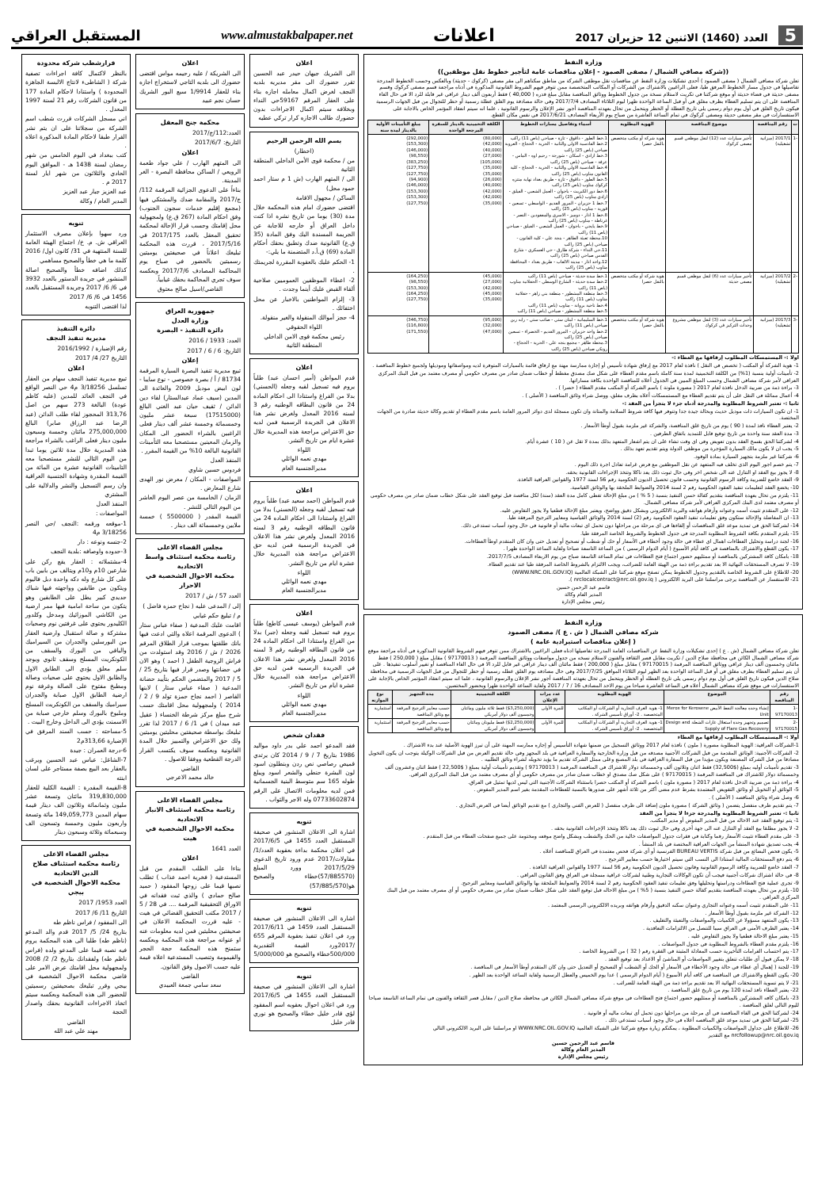5 العدد (1460) الاثنين 12 حزيران 2017
اعلانات
www.almustakbalpaper.net
المستقبل العراقي
وزارة النفط
((شركة مصافي الشمال / مصفى الصمود - إعلان مناقصات عامة لتأجير خطوط نقل موظفين))
تعلن شركة مصافي الشمال ( مصفى الصمود ) أحدى تشكيلات وزارة النفط عن مناقصات نقل موظفي الشركة من مناطق سكناهم الى مقر مصفى (كركوك - حديثة) وبالعكس وحسب الخطوط المدرجة تفاصيلها في جدول مسار الخطوط المرفق طيا، فعلى الراغبين بالاشتراك من الشركات أو المكاتب المتخصصة ممن تتوفر فيهم الشروط القانونية المذكورة في أدناه مراجعة قسم مصفى كركوك وقسم مصفى حديثة في قضاء حديثة أو موقع شركتنا في تكريت لاستلام نسخة من جدول الخطوط ووثائق المناقصة مقابل مبلغ قدره ( 40,000 ) فقط أربعون ألف دينار عراقي غير قابلة للرد الا في حال الغاء المناقصة على ان يتم تسليم العطاء بظرف مغلق في أو قبل الساعة الواحدة ظهرا ليوم الثلاثاء المصادف 2017/7/4 وفي حالة مصادفة يوم الغلق عطلة رسمية أو حظر للتجوال من قبل الجهات الرسمية فيكون تاريخ الغلق في أول يوم دوام رسمي يلي تاريخ العطلة أو الحظر ويتحمل من تحال بعهدته المناقصة أجور نشر الإعلان والرسوم القانونية ، علما انه سيتم انعقاد المؤتمر الخاص بالاجابة على الاستفسارات في مقر مصفى حديثة ومصفى كركوك في تمام الساعة العاشرة من صباح يوم الأربعاء المصادف 2017/6/21 في نفس مكان القطع.
| ت | رقم المناقصة | موضوع المناقصة | الهوية المطلوبة | أسماء وتفاصيل مسارات الخطوط | الكلفة التخمينية بالدينار للسفرة المرجعة الواحدة | مبلغ التأمينات الأولية بالدينار لمدة سنة |
| --- | --- | --- | --- | --- | --- | --- |
| -1 | 2017/1 (ميزانية تشغيلية) | تأجير سيارات عدد (12) لنقل موظفي قسم مصفى كركوك | هوية شركة أو مكتب متخصص بالنقل حصرا | 1.خط الطوز - داقوق - تازة - صياحي (باص 11) راكب 2.خط القادسية الاولى والثانية - الحرية - الحجاج - العروبة صياحي (باص 25) راكب 3.خط ازادي - اسكان - شورجة - رحيم اوه - الماس - عرفة - صياحي (باص 25) راكب 4.خط القادسية الاولى والثانية - الحرية - الحجاج - كلية القانون مناوب (باص 25) راكب 5.خط الطوز - داقوق - تازة - طريق بغداد نهاية منتزه كركوك مناوب (باص 25) راكب 6.خط دور الكبريت - باجوان - العمل الشعبي - الفيلق - ازادي مناوب (باص 25) راكب 7.خط 1 حزيران - المرور القديم - الواسطي - تسعين - قورية - مناوب (باص 25) راكب 8.خط 1 اذار - دوميز - الاسرى والمفقودين - النصر - غرناطة - مناوب (باص 25) راكب 9.خط يايجي - باجوان - العمل الشعبي - الفيلق - صياحي (باص 11) راكب 10.محطة تعبئة الطاهر - بنجة علي - كلية القانون - صياحي (باص 25) راكب 11.حي النداء - شركة طارق - حي العسكري - شارع القدس صياحي (باص 25) راكب 12.واحد اذار - مدينة الالعاب - طريق بغداد - المحافظة مناوب (باص 25) راكب | (80,000) (42,000) (40,000) (27,000) (105,000) (35,000) (35,000) (26,000) (40,000) (42,000) (42,000) (35,000) | (292,000) (153,300) (146,000) (98,550) (383,250) (127,750) (127,750) (94,900) (146,000) (153,300) (153,300) (127,750) |
| -2 | 2017/2 (ميزانية تشغيلية) | تأجير سيارات عدد (6) لنقل موظفي قسم مصفى حديثة | هوية شركة أو مكتب متخصص بالنقل حصرا | 1.خط سدة حديثة - صياحي (باص 11) راكب 2.خط سدة حديثة - الشارع الوسطي - الحقلانية مناوب (باص 11) راكب 3.خط منطقة المشطور - منطقة بني زاهر - حقلانية مناوب (باص 11) راكب 4.خط ناحية بروانة - مناوب (باص 11) راكب 5.خط منطقة المشطور - صياحي (باص 11) راكب | (45,000) (27,000) (42,000) (45,000) (35,000) | (164,250) (98,550) (153,300) (164,250) (127,750) |
| -3 | 2017/3 (ميزانية تشغيلية) | تأجير سيارات عدد (3) لنقل موظفي مشروع وحدات التركيز في كركوك | هوية شركة أو مكتب متخصص بالنقل حصرا | 1.خط السليمانية - لبنان ستي - صاتب ستي - رابه رين صياحي (باص 11) راكب 2.خط واحد حزيران - المرور القديم - الخضراء - تسعين صياحي (باص 25) راكب 3.محطة طاهر - مجمع بنجه علي - الحرية - الحجاج - رونكي صياحي (باص 25) راكب | (95,000) (32,000) (47,000) | (346,750) (116,800) (171,550) |
اولا :- المستمسكات المطلوب إرفاقها مع العطاء :-
1- هوية الشركة أو المكتب ( تخصص في النقل ) نافذة لعام 2017 مع إرفاق شهادة تأسيس أو إجازة ممارسة مهنة مع ارفاق قائمة بالسيارات المتوفرة لديه ومواصفاتها وموديلها ولجميع خطوط المناقصة .
2- تأمينات أولية بنسبة (1%) من الكلفة التخمينية لمدة سنة كاملة باسم مقدم العطاء على شكل صك مصدق مغطط أو خطاب ضمان صادر من مصرف حكومي أو مصرف معتمد من قبل البنك المركزي العراقي لأمر شركة مصافي الشمال وحسب المبلغ المبين في الجدول أعلاه للمناقصة الواحدة بكافة مساراتها.
3- براءة ذمة من ضريبة الدخل نافذة لعام 2017 ( مصورة ملونة ) باسم الشركة أو المكتب مقدم العطاء ( حصرا ) .
4- أعمال مماثلة في النقل على أن يتم تقديم العطاء مع المستمسكات أعلاه بظرف مغلق، ووصل شراء وثائق المناقصة ( الأصلي ) .
ثانيا :- تعتبر الشروط المطلوبة والمدرجة أدناه جزء لا يتجزأ من العقد :-
1- ان تكون السيارات ذات موديل حديث وبحالة جيدة جدا وتتوفر فيها كافة شروط السلامة والمتانة وان تكون مسجلة لدى دوائر المرور العامة باسم مقدم العطاء او تقديم وكالة حديثة صادرة من الجهات المختصة.
2- يعتبر العطاء نافذ لمدة ( 90 ) يوم من تاريخ غلق المناقصة، والشركة غير ملزمة بقبول أوطأ الأسعار .
3- مدة العقد سنة واحدة من تاريخ توقيع قابل للتمديد باتفاق الطرفين .
4- لشركتنا الحق بفسخ العقد بدون تعويض وفي اي وقت تشاء على ان يتم اشعار المتعهد بذلك بمدة لا تقل عن ( 10 ) عشرة أيام.
5- يجب ان لا يكون مالك السيارة المؤجرة من موظفي الدولة ويتم تقديم تعهد بذلك .
6- شركتنا غير ملزمة بتجهيز السيارة بمادة الوقود.
7- يتم خصم اجور اليوم الذي تخلف فيه المتعهد عن نقل الموظفين مع فرض غرامة تعادل اجرة ذلك اليوم .
8- لا يجوز بيع العقد او التنازل عنه الى شخص اخر وفي حال ثبوت ذلك يعد ناكلا وتتخذ الإجراءات القانونية بحقه.
9- العقد خاضع للضريبة وكافة الرسوم القانونية وحسب قانون تحصيل الديون الحكومية رقم 56 لسنة 1977 والقوانين العراقية النافذة.
10- يخضع العقد لتعليمات تنفيذ العقود الحكومية رقم 2 لسنة 2014 والضوابط الملحقة بها والوثائق القياسية.
11- يلتزم من تحال بعهدة المناقصة بتقديم كفالة حسن التنفيذ بنسبة ( 5 % ) من مبلغ الإحالة تغطي كامل مدة العقد (سنة) لكل مناقصة قبل توقيع العقد على شكل خطاب ضمان صادر من مصرف حكومي أو مصرف معتمد لدى البنك المركزي العراقي لأمر شركة مصافي الشمال.
12- على المتقدم تثبيت أسمه وعنوانه وأرقام هواتفه والبريد الالكتروني وبشكل دقيق وواضح، ويعتبر مبلغ الإحالة قطعيا ولا يجوز التفاوض عليه.
13- ان المفاضلة والإحالة ستكون وفق تعليمات تنفيذ العقود الحكومية رقم (2) لسنة 2014 والوثائق القياسية ومعايير الترجيح المرفقة طيا.
14- لشركتنا الحق في تمديد موعد غلق المناقصات أو إلغاءها في اي مرحلة من مراحلها دون تحمل اي تبعات مالية أو قانونية في حال وجود أسباب تستدعي ذلك.
15- يلتزم المتقدم بكافة الشروط المطلوبة المدرجة في جدول الخطوط والشروط الخاصة المرفقة طيا.
16- لجنة دراسة وتحليل العطاءات اهمال اي عطاء في حالة وجود أخطاء في الأسعار أو حك أو شطب أو تصحيح أو تعديل حتى وان كان المتقدم اوطأ العطاءات.
17- يكون القطع والاشتراك بالمناقصة في كافة أيام الأسبوع ( أيام الدوام الرسمي ) من الساعة التاسعة صباحا ولغاية الساعة الواحدة ظهرا .
18- بامكان كافة المشتركين بالمناقصة أو ممثليهم حضور اجتماع فتح العطاءات في تمام الساعة التاسعة صباح من يوم الاربعاء المصادف 2017/7/5.
19- لا تصرف المستحقات النهائية الا بعد تقديم براءة ذمة من الهيئة العامة للضرائب، ويجب الالتزام بالشروط الخاصة المرفقة طيا عند تقديم العطاء.
20- للاطلاع على الشروط الخاصة بالتقديم وجدول الخطوط يمكن تصفح موقع شركتنا على الشبكة العالمية (WWW.NRC.OIL.GOV.IQ)
21- للاستفسار عن المناقصة يرجى مراسلتنا على البريد الالكتروني ( nrclocalcontract@nrc.oil.gov.iq ).
قاسم عبد الرحمن حسين
المدير العام وكالة
رئيس مجلس الإدارة
وزارة النفط
شركة مصافي الشمال ( ش . ع )/ مصفى الصمود
( إعلان مناقصات استيرادية عامة )
تعلن شركة مصافي الشمال (ش . ع ) إحدى تشكيلات وزارة النفط عن المناقصات العامة المدرجة تفاصيلها ادناه فعلى الراغبين بالاشتراك ممن تتوفر فيهم الشروط القانونية المذكورة في أدناه مراجعة موقع شركة مصافي الشمال الكائن في محافظة صلاح الدين / تكريت مقابل قصر الثقافة والفنون لاستلام نسخه من جدول مواصفات ووثائق المناقصة المرقمة ( 97170013 ) مقابل مبلغ ( 250,000 ) فقط مائتان وخمسون ألف دينار عراقي ووثائق المناقصة المرقمة ( 97170015 ) مقابل مبلغ ( 200,000 ) فقط مائتان ألف دينار عراقي غير قابل للرد الا في حال الغاء المناقصة أو تغيير أسلوب تنفيذها . على أن يتم تسليم العطاء بظرف مغلق في أو قبل الساعة الواحدة بعد الظهر ليوم الثلاثاء الموافق 2017/7/25 وفي حال مصادفه يوم الغلق عطله رسمية أو حظر للتجوال من قبل الجهات الرسمية في محافظة صلاح الدين فيكون تاريخ الغلق في أول يوم دوام رسمي يلي تاريخ العطله أو الحظر ويتحمل من تحال بعهدته المناقصة أجور نشر الإعلان والرسوم القانونية ، علما انه سيتم انعقاد المؤتمر الخاص بالإجابة على الاستفسارات في موقع شركة مصافي الشمال أعلاه في الساعة العاشرة صباحا من يوم الاحد المصادف 16 / 7 / 2017 ولغاية الساعة الواحدة ظهرا وبحضور المختصين.
| رقم المناقصة | الموضوع | الهوية المطلوبة | عدد مرات الإعلان | الكلفة التخمينية | مده التجهيز | نوع الموازنة |
| --- | --- | --- | --- | --- | --- | --- |
| -1 97170013 | إنشاء وحده معالجة النفط الأبيض Merox for Kerosene Unit | 1- هوية الغرف التجارية أو الشركات أو المكاتب المتخصصة . 2- أوراق تأسيس الشركة . | للمرة الأولى | ($3,250,000) فقط ثلاثة مليون ومائتان وخمسون ألف دولار أمريكي | حسب معايير الترجيح المرفقة مع وثائق المناقصة | استثمارية |
| -2 97170015 | تصميم وتجهيز وحدة استغلال غازات الشعلة Design and Supply of Flare Gas Recovery | 1- هوية الغرف التجارية أو الشركات أو المكاتب المتخصصة . 2- أوراق تأسيس الشركة . | للمرة الأولى | ($2,250,000) فقط مليونان ومائتان وخمسون ألف دولار أمريكي | حسب معايير الترجيح المرفقة مع وثائق المناقصة | استثمارية |
أولا :- المستمسكات المطلوب إرفاقها مع العطاء
1-الشركات العراقية: الهوية المطلوبة مصورة ( ملون ) نافذة لعام 2017 ووثائق التسجيل من ضمنها شهادة التأسيس أو إجازه ممارسه المهنة على أن تبرز الهوية الأصلية عند بدء الاشتراك .
2- الشركات الأجنبية: الوثائق المقدمة من قبل الشركات الأجنبية مصدقه من قبل وزارة الخارجية والسفارة العراقية في بلد المجهز وفي حالة تقديم العرض من قبل الشركات الوكيلة يتوجب ان يكون التخويل مصادقا من قبل الشركة المصنعة ويكون مؤيدا من قبل السفارة العراقية في بلد المصنع وعلى ممثل الشركة تقديم ما يؤيد تخويله لشراء وثائق الطلبيه .
3- تقديم تأمينات أوليه بمبلغ ($32,500) فقط اثنان وثلاثون ألف وخمسمائة دولار للاشتراك في المناقصة المرقمة ( 97170013 ) وتقديم تأمينات أولية بمبلغ ( $22,500 ) فقط اثنان وعشرون ألف وخمسمائة دولار للاشتراك في المناقصة المرقمة ( 97170015 ) على شكل صك مصدق او خطاب ضمان صادر من مصرف حكومي أو أي مصرف معتمد من قبل البنك المركزي العراقي.
4- براءة ذمة من ضريبة الدخل نافذة لعام 2017 ( مصورة ملون ) باسم الشركة أو المكتب حصرا باستثناء الشركات الأجنبية التي ليس لديها تمثيل في العراق.
5- الوثائق أو التخويل أو وثائق التفويض المعتمدة بشرط عدم مضي أكثر من ثلاثة أشهر على صدورها بالنسبة للعطاءات المقدمة بغير اسم المدير المفوض .
6- وصل شراء وثائق المناقصه ( الأصلي ) .
7- يتم تقديم ظرف منفصل يتضمن ( وثائق الشركة ) مصورة ملون إضافة الى ظرف منفصل ( للعرض الفني والتجاري ) مع تقديم الوثائق أيضا في العرض التجاري .
ثانيا :- تعتبر الشروط المطلوبة والمدرجة جزءا لا يتجزأ من العقد
1- يتم توقيع العقد عند الاحاله من قبل المدير المفوض أو مدير المكتب.
2- لا يجوز مطلقا بيع العقد أو التنازل عنه الى جهة أخرى وفي حال ثبوت ذلك يعد ناكلا وتتخذ الإجراءات القانونية بحقه .
3- على مقدم العطاء تثبيت الأسعار رقما وكتابة في فقرات جدول المواصفات خالية من الحك والشطب وبشكل واضح موقعه ومختومة على جميع صفحات العطاء من قبل المتقدم .
4- يجب تصديق شهادة المنشأ من الجهات العراقية المختصة في بلد المنشأ .
5- يكون فحص البضائع من قبل شركة BUREAU VERTIS الفرنسية أو أي شركة فحص معتمدة في العراق للمناقصة أعلاه .
6- يتم دفع المستحقات المالية استنادا الى النسب التي سيتم اختيارها حسب معايير الترجيح .
7- العقد خاضع للضريبة وكافة الرسوم القانونية وقانون تحصيل الديون الحكومية رقم 56 لسنة 1977 والقوانين العراقية النافذة .
8- في حالة اشتراك شركات أجنبية فيجب أن تكون الوكالات التجارية وطنية لشركات عراقية مسجلة في العراق وفق القانون العراقي .
9- تجري عملية فتح العطاءات ودراستها وتحليلها وفق تعليمات تنفيذ العقود الحكومية رقم 2 لسنة 2014 والضوابط الملحقة بها والوثائق القياسية ومعايير الترجيح.
10- يلتزم من تحال بعهدته المناقصة بتقديم كفالة حسن التنفيذ بنسبة ( 5% ) من مبلغ الاحاله قبل توقيع العقد على شكل خطاب ضمان صادر من مصرف حكومي أو أي مصرف معتمد من قبل البنك المركزي العراقي .
11- على المتقدم تثبيت أسمه وعنوانه التجاري وعنوان سكنه الدقيق وأرقام هواتفه وبريده الالكتروني الرسمي المعتمد .
12- الشركة غير ملزمة بقبول أوطأ الأسعار .
13- يكون المتعهد مسؤولا عن الكميات والمواصفات والتعبئة والتغليف .
14- يعتبر الظرف الأمني في العراق سببا للتنصل من الالتزامات التعاقدية .
15- يعتبر مبلغ الاحالة قطعيا ولا يجوز التفاوض عليه .
16- يلتزم مقدم العطاء بالشروط المطلوبة في جدول المواصفات .
17- يتم احتساب الغرامات التأخيرية حسب المعادلة المثبتة في الفقرة رقم ( 32 ) من الشروط الخاصة .
18- لا يمكن قبول أي طلبات تتعلق بتغيير المواصفات أو المناشئ أو الاعداد بعد توقيع العقد .
19- للجنة ( إهمال أي عطاء في حالة وجود الأخطاء في الأسعار أو الحك أو الشطب أو التصحيح أو التعديل حتى وان كان المتقدم أوطأ الأسعار في المناقصة .
20- يكون القطع والاشتراك في المناقصة في كافه أيام الأسبوع ( أيام الدوام الرسمي ) عدا يوم الخميس والعطل الرسمية ولغاية الساعة الواحدة بعد الظهر .
21- لا يتم تسوية المستحقات النهائية الا بعد تقديم براءة ذمة من الهيئة العامة للضرائب .
22- يعتبر العطاء نافذ لمدة 120 يوم من تاريخ غلق المناقصة .
23- بامكان كافه المشتركين بالمناقصة أو ممثليهم حضور اجتماع فتح العطاءات في موقع شركة مصافي الشمال الكائن في محافظه صلاح الدين / مقابل قصر الثقافة والفنون في تمام الساعة التاسعة صباحا لليوم التالي لغلق المناقصة .
24- لشركتنا الحق في الغاء المناقصة في أي مرحلة من مراحلها دون تحمل أي تبعات ماليه أو قانونية .
25- لشركتنا الحق في تمديد موعد غلق المناقصه أعلاه في حال وجود أسباب تستدعي ذلك .
26- للاطلاع على جداول المواصفات والكميات المطلوبة ، يمكنكم زيارة موقع شركتنا على الشبكة العالمية WWW.NRC.OIL.GOV.IQ او مراسلتنا على البريد الالكتروني التالي nrcfollowup@nrc.oil.gov.iq مع التقدير
قاسم عبد الرحمن حسين
المدير العام وكالة
رئيس مجلس الإدارة
اعلان
الى الشريك جيهان حيدر عبد الحسين تقرر حضورك الى مقر مديريه بلديه النجف لغرض اكمال معامله اجازه بناء على العقار المرقم 59167حي النداء وبخلافه سيتم اكمال الاجراءات بدون حضورك طالب الاجازه كرار تركي عطيه
بسم الله الرحمن الرحيم
(اخطار)
من / محكمة قوى الأمن الداخلي المنطقة الثانية
الى / المتهم الهارب (ش 1 م ستار احمد حمود محل)
الساكن / مجهول الاقامة
اقتضى حضورك امام هذه المحكمة خلال مدة (30) يوما من تاريخ نشره اذا كنت داخل العراق أو خارجه للاجابة عن الجريمة المسندة اليك وفق المادة (35 ق.ع) القانونية ضدك وتطبق بحقك أحكام المادة (69) ق.أ.د المتضمنة ما يلي:-
1- الحكم عليك بالعقوبة المقررة لجريمتك .
2- اعطاء الموظفين العموميين صلاحية ألقاء القبض عليك أينما وجدت .
3- إلزام المواطنين بالاخبار عن محل اختفائك .
4- حجز أموالك المنقولة والغير منقولة.
اللواء الحقوقي
رئيس محكمة قوى الامن الداخلي المنطقة الثانية
اعلان
قدم المواطن (أمير احسان عبد) طلباً يروم فيه تسجيل لقبه وجعله (الحسني) بدلا من الفراغ واستنادا الى احكام الماده 24 من قانون البطاقه الوطنيه رقم 3 لسنه 2016 المعدل ولغرض نشر هذا الاعلان في الجريدة الرسمية فمن لديه حق الاعتراض مراجعة هذه المديرية خلال عشرة ايام من تاريخ النشر.
اللواء
مهدي نعمه الوائلي
مديرالجنسية العام
اعلان
قدم المواطن (احمد سعيد عبد) طلباً يروم فيه تسجيل لقبه وجعله (الحسني) بدلا من الفراغ واستنادا الى احكام الماده 24 من قانون البطاقه الوطنيه رقم 3 لسنه 2016 المعدل ولغرض نشر هذا الاعلان في الجريدة الرسمية فمن لديه حق الاعتراض مراجعة هذه المديرية خلال عشرة ايام من تاريخ النشر.
اللواء
مهدي نعمه الوائلي
مديرالجنسية العام
اعلان
قدم المواطن (يوسف عيسى كاطع) طلباً يروم فيه تسجيل لقبه وجعله (جبر) بدلا من الفراغ واستنادا الى احكام الماده 24 من قانون البطاقه الوطنيه رقم 3 لسنه 2016 المعدل ولغرض نشر هذا الاعلان في الجريدة الرسميه فمن لديه حق الاعتراض مراجعة هذه المديرية خلال عشرة ايام من تاريخ النشر.
اللواء
مهدي نعمه الوائلي
مديرالجنسية العام
فقدان شخص
فقد المدعو احمد علي بدر داود مواليد 1986 بتاريخ 7 / 9 / 2014 كان يرتدي قميص رصاصي نص ردن وبنطلون اسود لون البشرة حنطي والشعر اسود ويبلغ طوله 165 سم متوسط البنية الجسمانية فمن لديه معلومات الاتصال على الرقم 07733602874 وله الاجر والثواب .
تنويه
اشارة الى الاعلان المنشور في صحيفة المستقبل العدد 1455 في 2017/6/5 في اعلان محكمة بداءة بعقوبة العدد/1/مقاولات/2017 عدم ورود تاريخ الدعوى 2017/5/29 وورد المبلغ (57/885570)خطاء والصحيح هو(57/885/570)
تنويه
اشارة الى الاعلان المنشور في صحيفة المستقبل العدد 1459 في 2017/6/11 ورد في اعلان تنفيذ بعقوبة المرقم 655 /2017ورد القيمة التقديرية 500/000خطاء والصحيح هو 5/000/000
تنويه
اشارة الى الاعلان المنشور في صحيفة المستقبل العدد 1455 في 2017/6/5 ورد في اعلان احوال بعقوبه اسم المفقود لؤي قادر خليل خطاء والصحيح هو نوري قادر خليل
اعلان
الى الشريكة / عليه رحيمه مواس اقتضى حضورك الى بلديه التاجي لاستخراج اجازه بناء للعقار 1/9914 سبع البور الشريك حسان نجم عبيد
محكمة جنح المعقل
العدد:112/ج/2017
التاريخ: 2017/6/7
اعلان
الى المتهم الهارب / علي جواد طعمة الرويعي / الساكن محافظة البصرة - الغر المدينة.
بناءاً على الدعوى الجزائية المرقمة 112/ج/2017 والمقامة ضدك والمشتكي فيها (مجمع إقليم خدمات سجون الجنوب) وفق احكام المادة (267 ق.ع) ولمجهولية محل إقامتك وحسب قرار الإحالة لمحكمة تحقيق المعقل بالعدد 2017/175 في 2017/5/16 ، قررت هذه المحكمة تبليغك اعلاناً في صحيفتين يوميتين رسميتين بالحضور في صباح يوم المحاكمة المصادف 2017/7/6 وبعكسه سوف تجري المحاكمة بحقك غيابياً.
القاضي/اسيل صالح معتوق
جمهورية العراق
وزارة العدل
دائرة التنفيذ - البصرة
العدد: 1933 / 2016
التاريخ: 6 / 6 / 2017
إعلان
تبيع مديرية تنفيذ البصرة السيارة المرقمة 81734 / أ / بصرة خصوصي - نوع سايبا - لون ابيض موديل 2009 والعائدة الى المدين (سيف عماد عبدالستار) لقاء دين الدائن / ثقيف حيان عبد الغني البالغ (17515000) سبعة عشر مليون وخمسمائة وخمسة عشر ألف دينار فعلى الراغبين بالشراء الحضور الى المكان والزمان المعينين مستصحبا معه التأمينات القانونية البالغة 10% من القيمة المقرر .
المنفذ العدل
فردوس حسين شاوي
المواصفات - المكان / معرض نور الهدى شارع المعارض .
الزمان / الخامسة من عصر اليوم العاشر من اليوم التالي للنشر .
القيمة المقدر ( 5500000 ) خمسة ملايين وخمسمائة الف دينار .
مجلس القضاء الاعلى
رئاسة محكمة استئناف واسط الاتحادية
محكمة الاحوال الشخصية في الاحرار
العدد 57 / ش / 2017
إلى / المدعى عليه ( نجاح حمزه فاضل )
م / تبليغ حكم غيابي
اقامت عليك المدعية ( صفاء عباس ستار ) الدعوى المرقمة اعلاه والتي ادعت فيها بانك طلقتها بموجب قرار الطلاق المرقم 2026 / ش / 2016 وقد استولدت من فراش الزوجية الطفل ( احمد ) وهو الان في حضانتها وصدر قرار فيها بتاريخ 25 / 5 / 2017 والمتضمن الحكم بتأييد حضانة المدعية ( صفاء عباس ستار ) لابنها القاصر ( احمد نجاح حمزة تولد 9 / 2 / 2014 ) ولمجهولية محل اقامتك حسب شرح مبلغ مركز شرطة الخنساء ( عقيل عبد ميدان ) في 1/ 6 / 2017 لذا تقرر تبليغك بواسطة صحيفتين محليتين يوميتين ولك حق الاعتراض والتمييز خلال المدة القانونية وبعكسه سوف يكتسب القرار الدرجة القطعية ووفقا للاصول .
القاضي
خالد محمد الاعرجي
مجلس القضاء الاعلى
رئاسة محكمة استئناف الانبار الاتحادية
محكمة الاحوال الشخصية في هيت
العدد 1641
اعلان
بناءا على الطلب المقدم من قبل المستدعية ( فخرية احمد عذاب ) تطلب نصبها قيما على زوجها المفقود ( حميد صالح حمادي ) والذي ثبت فقدانه في الاوراق التحقيقية المرقمة .... في 28 / 5 / 2017 مكتب التحقيق القضائي في هيت - عليه قررت المحكمة الاعلان في صحيفتين محليتين فمن لديه معلومات عنه او عنوانه مراجعة هذه المحكمة وبعكسه ستمنح هذه المحكمة حجة الحجر والقيمومة وتنصيب المستدعية اعلاه قيمة عليه حسب الاصول وفق القانون.
القاضي
سعد سامي جمعة العبيدي
قرارشطب شركة محدودة
بالنظر لاكتمال كافة اجراءات تصفية شركة ( الشاطىء لانتاج الالبسة الجاهزة المحدودة ) واستنادا لاحكام المادة 177 من قانون الشركات رقم 21 لسنة 1997 المعدل .
اني مسجل الشركات قررت شطب اسم الشركة من سجلاتنا على ان يتم نشر القرار طبقا لاحكام المادة المذكورة اعلاه .
كتب ببغداد في اليوم الخامس من شهر رمضان لسنة 1438 هـ - الموافق اليوم الحادي والثلاثون من شهر ايار لسنة 2017 م .
عبد العزيز جبار عبد العزيز
المدير العام / وكالة
تنويه
ورد سهوا بإعلان مصرف الاستثمار العراقي ش. م. خ/ اجتماع الهيئة العامة للسنة المنتهية في 31/ كانون اول/ 2016 كلمة ما هي خطأ والصحيح مساهمي
كذلك اضافه خطأ والصحيح اصالة المنشور في جريدة الدستور بالعدد 3932 في 6/ 6/ 2017 وجريدة المستقبل بالعدد 1456 في 6/ 6/ 2017
لذا اقتضى التنويه
دائرة التنفيذ
مديرية تنفيذ النجف
رقم الإضبارة / 2016/1992
التاريخ 27/ 4/ 2017
اعلان
تبيع مديرية تنفيذ النجف سهام من العقار تسلسل 3/18256 م4 حي النصر الواقع في النجف العائد للمدين (عليه كاظم عودة) البالغة 273 سهم من اصل 313,76 المحجوز لقاء طلب الدائن (عبد الرضا عبد الرزاق صابر) البالغ 275,000,000 مائتان وخمسة وسبعون مليون دينار فعلى الراغب بالشراء مراجعة هذه المديرية خلال مدة ثلاثين يوما تبدا من اليوم التالي للنشر مستصحبا معه التامينات القانونية عشرة من المائة من القيمة المقدرة وشهادة الجنسية العراقية وان رسم التسجيل والنشر والدلالية على المشتري
المنفذ العدل
المواصفات :
1-موقعه ورقمه :النجف /حي النصر 3/18256 م4
2-جنسه ونوعه : دار
3-حدوده واوصافه :بلدية النجف
4-مشتملاته : العقار يقع ركن على شارعين 10م و10م ويتالف من بابين باب على كل شارع وله دكه واحدة دبل فاليوم ويتكون من طابقين وواجهته فيها شباك حديدي كبير يطل على الطابقين وهو يتكون من ساحة امامية فيها ممر ارضية من الكاشي الموزائيك ومدخل وكلدور الكليدور يحتوي على غرفتين نوم وصحيات مشتركة و صالة استقبال وارضية العقار من البورسلين والجدران من السيراميك والباقي من البورك والسقف من الكونكريت المسلح وسقف ثانوي ويوجد سلم معلق يؤدي الى الطابق الاول والطابق الاول يحتوي على صحيات وصالة ومطبخ مفتوح على الصالة وغرفة نوم ارضية الطابق الاول صبابة والجدران سيراميك والسقف من الكونكريت المسلح وملبوخ بالبورك وسلم خارجي صبابة من الاسمنت يؤدي الى الداخل وخارج البيت .
5-مساحته : حسب السند المرفق في الإضبارة 313,66م2
6-درجة العمران : جيدة
7-الشاغل: عباس عبد الحسين ويرغب بالعقار بعد البيع بصفة مستاجر على لسان ابنته
8-القيمة المقدرة : القيمة الكلية للعقار 319,830,000 مائتان وتسعة عشر مليون وثمانمائة وثلاثون الف دينار قيمة سهام المدين 149,059,773 مائة وتسعة واربعون مليون وخمسة وتسعون الف وسبعمائة وثلاثة وسبعون دينار
مجلس القضاء الاعلى
رئاسة محكمة استئناف صلاح الدين الاتحادية
محكمة الاحوال الشخصية في بيجي
العدد 1953/ 2017
التاريخ 11/ 6/ 2017
الى المفقود / فراس ناظم طه
بتاريخ 24/ 5/ 2017 قدم والد المدعو (ناظم طه) طلبا الى هذه المحكمة يروم فيه نصبه قيما على المدعو ولده (فراس ناظم طه) ولفقدانك بتاريخ 2/ 2/ 2008 ولمجهولية محل اقامتك عرض الامر على قاضي محكمة الاحوال الشخصية في بيجي وقرر تبليغك بصحيفتين رسميتين للحضور الى هذه المحكمة وبعكسه سيتم اتخاذ الاجراءات القانونية بحقك واصدار الحجة
القاضي
مهند علي عبد الله